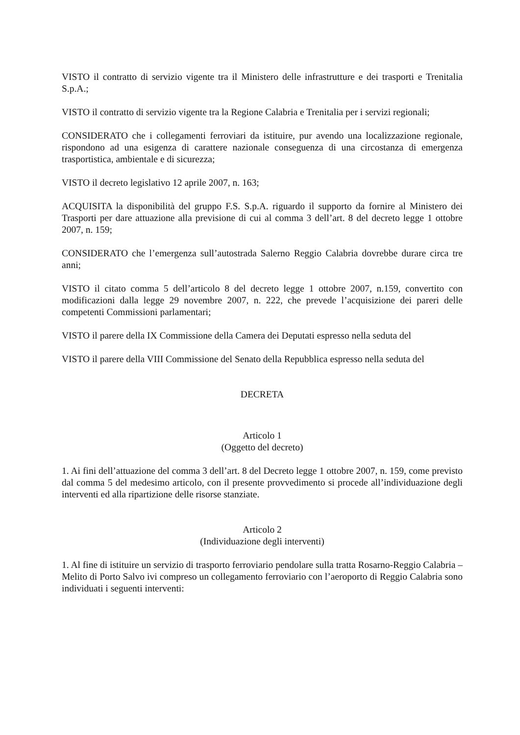VISTO il contratto di servizio vigente tra il Ministero delle infrastrutture e dei trasporti e Trenitalia S.p.A.;
VISTO il contratto di servizio vigente tra la Regione Calabria e Trenitalia per i servizi regionali;
CONSIDERATO che i collegamenti ferroviari da istituire, pur avendo una localizzazione regionale, rispondono ad una esigenza di carattere nazionale conseguenza di una circostanza di emergenza trasportistica, ambientale e di sicurezza;
VISTO il decreto legislativo 12 aprile 2007, n. 163;
ACQUISITA la disponibilità del gruppo F.S. S.p.A. riguardo il supporto da fornire al Ministero dei Trasporti per dare attuazione alla previsione di cui al comma 3 dell’art. 8 del decreto legge 1 ottobre 2007, n. 159;
CONSIDERATO che l’emergenza sull’autostrada Salerno Reggio Calabria dovrebbe durare circa tre anni;
VISTO il citato comma 5 dell’articolo 8 del decreto legge 1 ottobre 2007, n.159, convertito con modificazioni dalla legge 29 novembre 2007, n. 222, che prevede l’acquisizione dei pareri delle competenti Commissioni parlamentari;
VISTO il parere della IX Commissione della Camera dei Deputati espresso nella seduta del
VISTO il parere della VIII Commissione del Senato della Repubblica espresso nella seduta del
DECRETA
Articolo 1
(Oggetto del decreto)
1. Ai fini dell’attuazione del comma 3 dell’art. 8 del Decreto legge 1 ottobre 2007, n. 159, come previsto dal comma 5 del medesimo articolo, con il presente provvedimento si procede all’individuazione degli interventi ed alla ripartizione delle risorse stanziate.
Articolo 2
(Individuazione degli interventi)
1. Al fine di istituire un servizio di trasporto ferroviario pendolare sulla tratta Rosarno-Reggio Calabria – Melito di Porto Salvo ivi compreso un collegamento ferroviario con l’aeroporto di Reggio Calabria sono individuati i seguenti interventi: